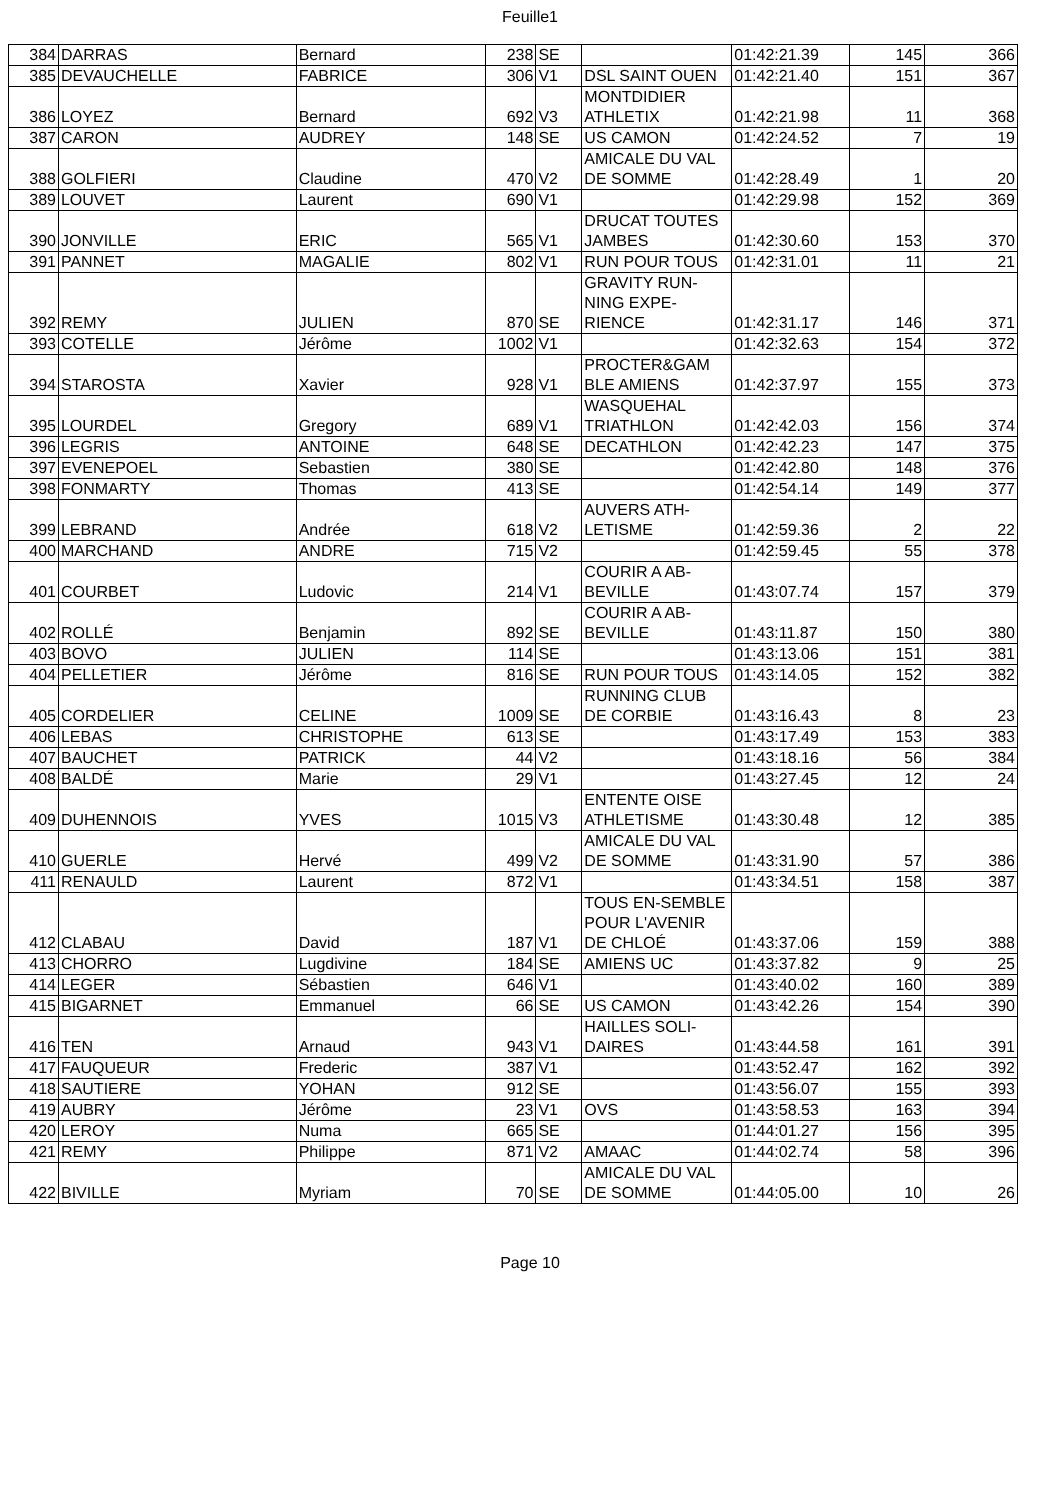Feuille1
| 384 | DARRAS | Bernard | 238 | SE | | 01:42:21.39 | 145 | 366 |
| 385 | DEVAUCHELLE | FABRICE | 306 | V1 | DSL SAINT OUEN | 01:42:21.40 | 151 | 367 |
| 386 | LOYEZ | Bernard | 692 | V3 | MONTDIDIER ATHLETIX | 01:42:21.98 | 11 | 368 |
| 387 | CARON | AUDREY | 148 | SE | US CAMON | 01:42:24.52 | 7 | 19 |
| 388 | GOLFIERI | Claudine | 470 | V2 | AMICALE DU VAL DE SOMME | 01:42:28.49 | 1 | 20 |
| 389 | LOUVET | Laurent | 690 | V1 | | 01:42:29.98 | 152 | 369 |
| 390 | JONVILLE | ERIC | 565 | V1 | DRUCAT TOUTES JAMBES | 01:42:30.60 | 153 | 370 |
| 391 | PANNET | MAGALIE | 802 | V1 | RUN POUR TOUS | 01:42:31.01 | 11 | 21 |
| 392 | REMY | JULIEN | 870 | SE | GRAVITY RUN-NING EXPE-RIENCE | 01:42:31.17 | 146 | 371 |
| 393 | COTELLE | Jérôme | 1002 | V1 | | 01:42:32.63 | 154 | 372 |
| 394 | STAROSTA | Xavier | 928 | V1 | PROCTER&GAM BLE AMIENS | 01:42:37.97 | 155 | 373 |
| 395 | LOURDEL | Gregory | 689 | V1 | WASQUEHAL TRIATHLON | 01:42:42.03 | 156 | 374 |
| 396 | LEGRIS | ANTOINE | 648 | SE | DECATHLON | 01:42:42.23 | 147 | 375 |
| 397 | EVENEPOEL | Sebastien | 380 | SE | | 01:42:42.80 | 148 | 376 |
| 398 | FONMARTY | Thomas | 413 | SE | | 01:42:54.14 | 149 | 377 |
| 399 | LEBRAND | Andrée | 618 | V2 | AUVERS ATH-LETISME | 01:42:59.36 | 2 | 22 |
| 400 | MARCHAND | ANDRE | 715 | V2 | | 01:42:59.45 | 55 | 378 |
| 401 | COURBET | Ludovic | 214 | V1 | COURIR A AB-BEVILLE | 01:43:07.74 | 157 | 379 |
| 402 | ROLLÉ | Benjamin | 892 | SE | COURIR A AB-BEVILLE | 01:43:11.87 | 150 | 380 |
| 403 | BOVO | JULIEN | 114 | SE | | 01:43:13.06 | 151 | 381 |
| 404 | PELLETIER | Jérôme | 816 | SE | RUN POUR TOUS | 01:43:14.05 | 152 | 382 |
| 405 | CORDELIER | CELINE | 1009 | SE | RUNNING CLUB DE CORBIE | 01:43:16.43 | 8 | 23 |
| 406 | LEBAS | CHRISTOPHE | 613 | SE | | 01:43:17.49 | 153 | 383 |
| 407 | BAUCHET | PATRICK | 44 | V2 | | 01:43:18.16 | 56 | 384 |
| 408 | BALDÉ | Marie | 29 | V1 | | 01:43:27.45 | 12 | 24 |
| 409 | DUHENNOIS | YVES | 1015 | V3 | ENTENTE OISE ATHLETISME | 01:43:30.48 | 12 | 385 |
| 410 | GUERLE | Hervé | 499 | V2 | AMICALE DU VAL DE SOMME | 01:43:31.90 | 57 | 386 |
| 411 | RENAULD | Laurent | 872 | V1 | | 01:43:34.51 | 158 | 387 |
| 412 | CLABAU | David | 187 | V1 | TOUS EN-SEMBLE POUR L'AVENIR DE CHLOÉ | 01:43:37.06 | 159 | 388 |
| 413 | CHORRO | Lugdivine | 184 | SE | AMIENS UC | 01:43:37.82 | 9 | 25 |
| 414 | LEGER | Sébastien | 646 | V1 | | 01:43:40.02 | 160 | 389 |
| 415 | BIGARNET | Emmanuel | 66 | SE | US CAMON | 01:43:42.26 | 154 | 390 |
| 416 | TEN | Arnaud | 943 | V1 | HAILLES SOLI-DAIRES | 01:43:44.58 | 161 | 391 |
| 417 | FAUQUEUR | Frederic | 387 | V1 | | 01:43:52.47 | 162 | 392 |
| 418 | SAUTIERE | YOHAN | 912 | SE | | 01:43:56.07 | 155 | 393 |
| 419 | AUBRY | Jérôme | 23 | V1 | OVS | 01:43:58.53 | 163 | 394 |
| 420 | LEROY | Numa | 665 | SE | | 01:44:01.27 | 156 | 395 |
| 421 | REMY | Philippe | 871 | V2 | AMAAC | 01:44:02.74 | 58 | 396 |
| 422 | BIVILLE | Myriam | 70 | SE | AMICALE DU VAL DE SOMME | 01:44:05.00 | 10 | 26 |
Page 10